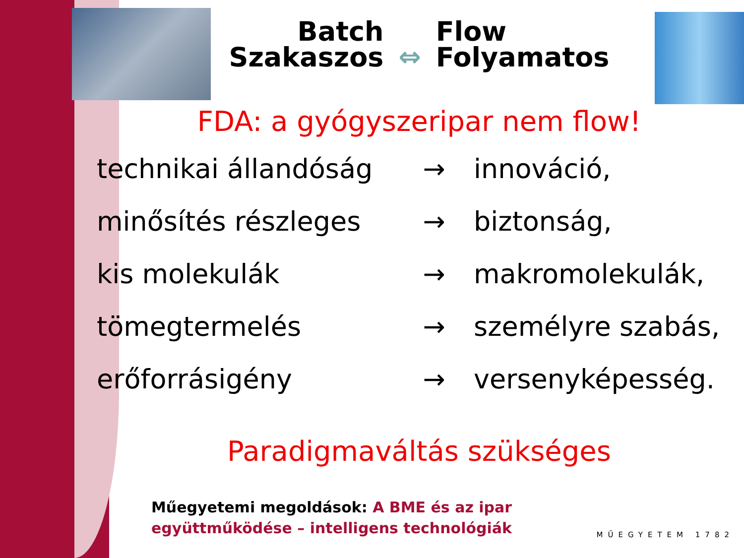Batch
Szakaszos
⇔
Flow
Folyamatos
FDA: a gyógyszeripar nem flow!
| technikai állandóság | → | innováció, |
| minősítés részleges | → | biztonság, |
| kis molekulák | → | makromolekulák, |
| tömegtermelés | → | személyre szabás, |
| erőforrásigény | → | versenyképesség. |
Paradigmaváltás szükséges
Műegyetemi megoldások: A BME és az ipar
együttműködése – intelligens technológiák
MŰEGYETEM 1782